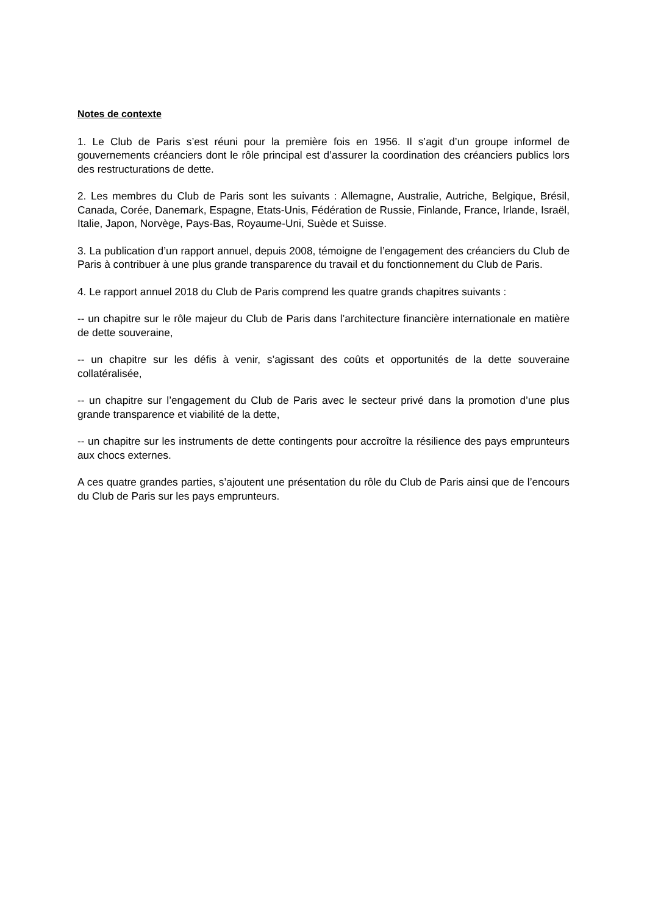Notes de contexte
1. Le Club de Paris s’est réuni pour la première fois en 1956. Il s’agit d’un groupe informel de gouvernements créanciers dont le rôle principal est d’assurer la coordination des créanciers publics lors des restructurations de dette.
2. Les membres du Club de Paris sont les suivants : Allemagne, Australie, Autriche, Belgique, Brésil, Canada, Corée, Danemark, Espagne, Etats-Unis, Fédération de Russie, Finlande, France, Irlande, Israël, Italie, Japon, Norvège, Pays-Bas, Royaume-Uni, Suède et Suisse.
3. La publication d’un rapport annuel, depuis 2008, témoigne de l’engagement des créanciers du Club de Paris à contribuer à une plus grande transparence du travail et du fonctionnement du Club de Paris.
4. Le rapport annuel 2018 du Club de Paris comprend les quatre grands chapitres suivants :
-- un chapitre sur le rôle majeur du Club de Paris dans l’architecture financière internationale en matière de dette souveraine,
-- un chapitre sur les défis à venir, s’agissant des coûts et opportunités de la dette souveraine collatéralisée,
-- un chapitre sur l’engagement du Club de Paris avec le secteur privé dans la promotion d’une plus grande transparence et viabilité de la dette,
-- un chapitre sur les instruments de dette contingents pour accroître la résilience des pays emprunteurs aux chocs externes.
A ces quatre grandes parties, s’ajoutent une présentation du rôle du Club de Paris ainsi que de l’encours du Club de Paris sur les pays emprunteurs.